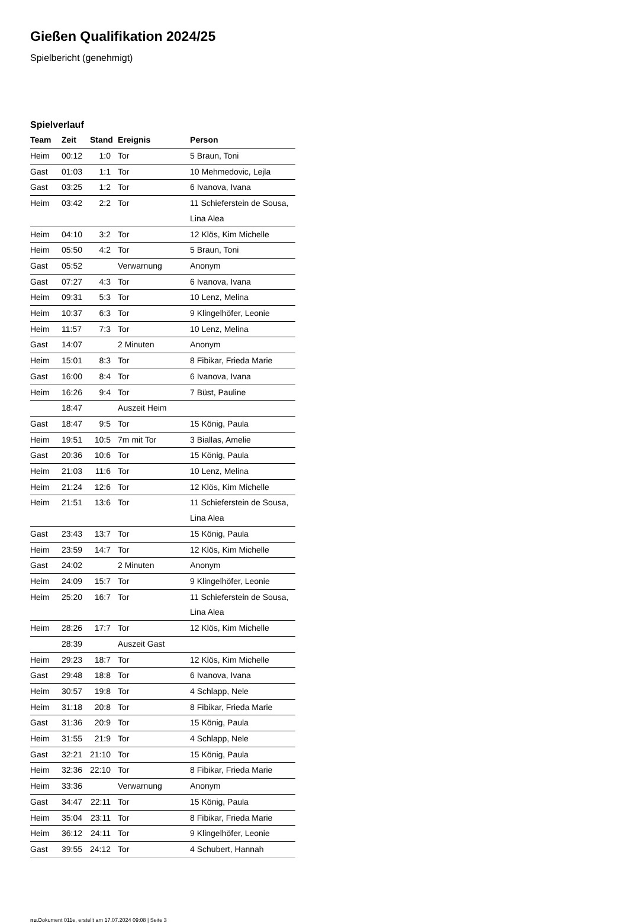Gießen Qualifikation 2024/25
Spielbericht (genehmigt)
Spielverlauf
| Team | Zeit | Stand | Ereignis | Person |
| --- | --- | --- | --- | --- |
| Heim | 00:12 | 1:0 | Tor | 5 Braun, Toni |
| Gast | 01:03 | 1:1 | Tor | 10 Mehmedovic, Lejla |
| Gast | 03:25 | 1:2 | Tor | 6 Ivanova, Ivana |
| Heim | 03:42 | 2:2 | Tor | 11 Schieferstein de Sousa, Lina Alea |
| Heim | 04:10 | 3:2 | Tor | 12 Klös, Kim Michelle |
| Heim | 05:50 | 4:2 | Tor | 5 Braun, Toni |
| Gast | 05:52 | | Verwarnung | Anonym |
| Gast | 07:27 | 4:3 | Tor | 6 Ivanova, Ivana |
| Heim | 09:31 | 5:3 | Tor | 10 Lenz, Melina |
| Heim | 10:37 | 6:3 | Tor | 9 Klingelhöfer, Leonie |
| Heim | 11:57 | 7:3 | Tor | 10 Lenz, Melina |
| Gast | 14:07 | | 2 Minuten | Anonym |
| Heim | 15:01 | 8:3 | Tor | 8 Fibikar, Frieda Marie |
| Gast | 16:00 | 8:4 | Tor | 6 Ivanova, Ivana |
| Heim | 16:26 | 9:4 | Tor | 7 Büst, Pauline |
| | 18:47 | | Auszeit Heim | |
| Gast | 18:47 | 9:5 | Tor | 15 König, Paula |
| Heim | 19:51 | 10:5 | 7m mit Tor | 3 Biallas, Amelie |
| Gast | 20:36 | 10:6 | Tor | 15 König, Paula |
| Heim | 21:03 | 11:6 | Tor | 10 Lenz, Melina |
| Heim | 21:24 | 12:6 | Tor | 12 Klös, Kim Michelle |
| Heim | 21:51 | 13:6 | Tor | 11 Schieferstein de Sousa, Lina Alea |
| Gast | 23:43 | 13:7 | Tor | 15 König, Paula |
| Heim | 23:59 | 14:7 | Tor | 12 Klös, Kim Michelle |
| Gast | 24:02 | | 2 Minuten | Anonym |
| Heim | 24:09 | 15:7 | Tor | 9 Klingelhöfer, Leonie |
| Heim | 25:20 | 16:7 | Tor | 11 Schieferstein de Sousa, Lina Alea |
| Heim | 28:26 | 17:7 | Tor | 12 Klös, Kim Michelle |
| | 28:39 | | Auszeit Gast | |
| Heim | 29:23 | 18:7 | Tor | 12 Klös, Kim Michelle |
| Gast | 29:48 | 18:8 | Tor | 6 Ivanova, Ivana |
| Heim | 30:57 | 19:8 | Tor | 4 Schlapp, Nele |
| Heim | 31:18 | 20:8 | Tor | 8 Fibikar, Frieda Marie |
| Gast | 31:36 | 20:9 | Tor | 15 König, Paula |
| Heim | 31:55 | 21:9 | Tor | 4 Schlapp, Nele |
| Gast | 32:21 | 21:10 | Tor | 15 König, Paula |
| Heim | 32:36 | 22:10 | Tor | 8 Fibikar, Frieda Marie |
| Heim | 33:36 | | Verwarnung | Anonym |
| Gast | 34:47 | 22:11 | Tor | 15 König, Paula |
| Heim | 35:04 | 23:11 | Tor | 8 Fibikar, Frieda Marie |
| Heim | 36:12 | 24:11 | Tor | 9 Klingelhöfer, Leonie |
| Gast | 39:55 | 24:12 | Tor | 4 Schubert, Hannah |
nu.Dokument 011e, erstellt am 17.07.2024 09:08 | Seite 3